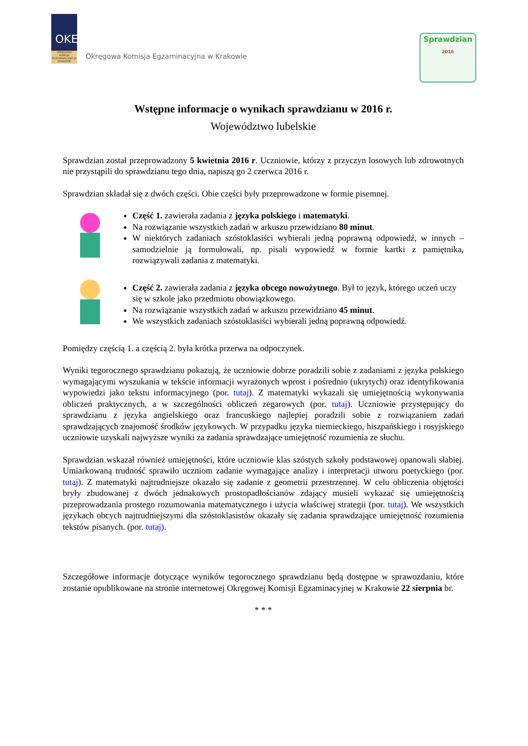OKE
OKRĘGOWA KOMISJA EGZAMINACYJNA W KRAKOWIE
Okręgowa Komisja Egzaminacyjna w Krakowie
Sprawdzian
2016
Wstępne informacje o wynikach sprawdzianu w 2016 r.
Województwo lubelskie
Sprawdzian został przeprowadzony 5 kwietnia 2016 r. Uczniowie, którzy z przyczyn losowych lub zdrowotnych nie przystąpili do sprawdzianu tego dnia, napiszą go 2 czerwca 2016 r.
Sprawdzian składał się z dwóch części. Obie części były przeprowadzone w formie pisemnej.
Część 1. zawierała zadania z języka polskiego i matematyki.
Na rozwiązanie wszystkich zadań w arkuszu przewidziano 80 minut.
W niektórych zadaniach szóstoklasiści wybierali jedną poprawną odpowiedź, w innych – samodzielnie ją formułowali, np. pisali wypowiedź w formie kartki z pamiętnika, rozwiązywali zadania z matematyki.
Część 2. zawierała zadania z języka obcego nowożytnego. Był to język, którego uczeń uczy się w szkole jako przedmiotu obowiązkowego.
Na rozwiązanie wszystkich zadań w arkuszu przewidziano 45 minut.
We wszystkich zadaniach szóstoklasiści wybierali jedną poprawną odpowiedź.
Pomiędzy częścią 1. a częścią 2. była krótka przerwa na odpoczynek.
Wyniki tegorocznego sprawdzianu pokazują, że uczniowie dobrze poradzili sobie z zadaniami z języka polskiego wymagającymi wyszukania w tekście informacji wyrażonych wprost i pośrednio (ukrytych) oraz identyfikowania wypowiedzi jako tekstu informacyjnego (por. tutaj). Z matematyki wykazali się umiejętnością wykonywania obliczeń praktycznych, a w szczególności obliczeń zegarowych (por. tutaj). Uczniowie przystępujący do sprawdzianu z języka angielskiego oraz francuskiego najlepiej poradzili sobie z rozwiązaniem zadań sprawdzających znajomość środków językowych. W przypadku języka niemieckiego, hiszpańskiego i rosyjskiego uczniowie uzyskali najwyższe wyniki za zadania sprawdzające umiejętność rozumienia ze słuchu.
Sprawdzian wskazał również umiejętności, które uczniowie klas szóstych szkoły podstawowej opanowali słabiej. Umiarkowaną trudność sprawiło uczniom zadanie wymagające analizy i interpretacji utworu poetyckiego (por. tutaj). Z matematyki najtrudniejsze okazało się zadanie z geometrii przestrzennej. W celu obliczenia objętości bryły zbudowanej z dwóch jednakowych prostopadłościanów zdający musieli wykazać się umiejętnością przeprowadzania prostego rozumowania matematycznego i użycia właściwej strategii (por. tutaj). We wszystkich językach obcych najtrudniejszymi dla szóstoklasistów okazały się zadania sprawdzające umiejętność rozumienia tekstów pisanych. (por. tutaj).
Szczegółowe informacje dotyczące wyników tegorocznego sprawdzianu będą dostępne w sprawozdaniu, które zostanie opublikowane na stronie internetowej Okręgowej Komisji Egzaminacyjnej w Krakowie 22 sierpnia br.
* * *